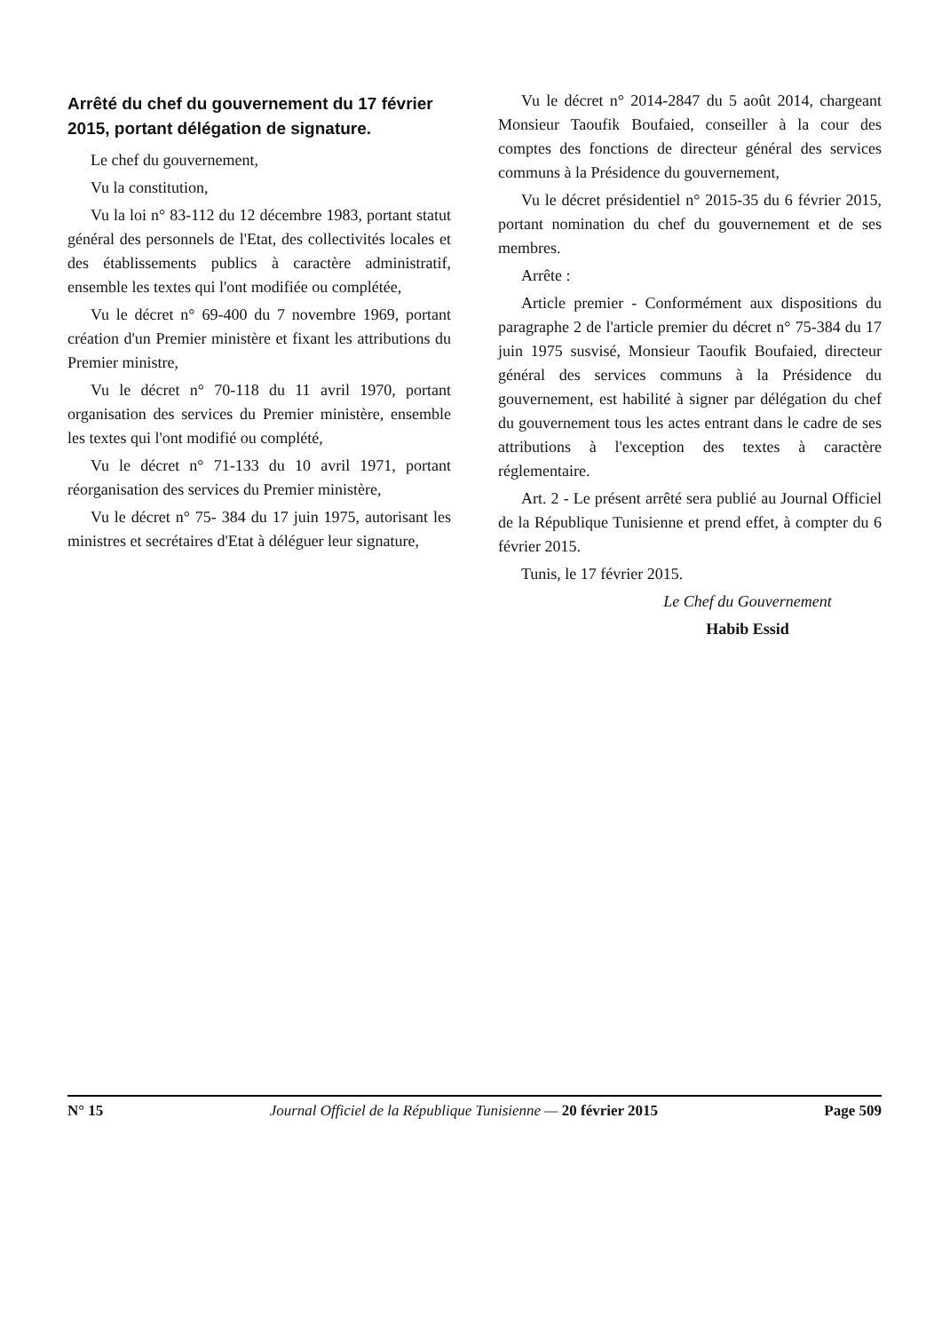Arrêté du chef du gouvernement du 17 février 2015, portant délégation de signature.
Le chef du gouvernement,
Vu la constitution,
Vu la loi n° 83-112 du 12 décembre 1983, portant statut général des personnels de l'Etat, des collectivités locales et des établissements publics à caractère administratif, ensemble les textes qui l'ont modifiée ou complétée,
Vu le décret n° 69-400 du 7 novembre 1969, portant création d'un Premier ministère et fixant les attributions du Premier ministre,
Vu le décret n° 70-118 du 11 avril 1970, portant organisation des services du Premier ministère, ensemble les textes qui l'ont modifié ou complété,
Vu le décret n° 71-133 du 10 avril 1971, portant réorganisation des services du Premier ministère,
Vu le décret n° 75- 384 du 17 juin 1975, autorisant les ministres et secrétaires d'Etat à déléguer leur signature,
Vu le décret n° 2014-2847 du 5 août 2014, chargeant Monsieur Taoufik Boufaied, conseiller à la cour des comptes des fonctions de directeur général des services communs à la Présidence du gouvernement,
Vu le décret présidentiel n° 2015-35 du 6 février 2015, portant nomination du chef du gouvernement et de ses membres.
Arrête :
Article premier - Conformément aux dispositions du paragraphe 2 de l'article premier du décret n° 75-384 du 17 juin 1975 susvisé, Monsieur Taoufik Boufaied, directeur général des services communs à la Présidence du gouvernement, est habilité à signer par délégation du chef du gouvernement tous les actes entrant dans le cadre de ses attributions à l'exception des textes à caractère réglementaire.
Art. 2 - Le présent arrêté sera publié au Journal Officiel de la République Tunisienne et prend effet, à compter du 6 février 2015.
Tunis, le 17 février 2015.
Le Chef du Gouvernement
Habib Essid
N° 15 Journal Officiel de la République Tunisienne — 20 février 2015 Page 509